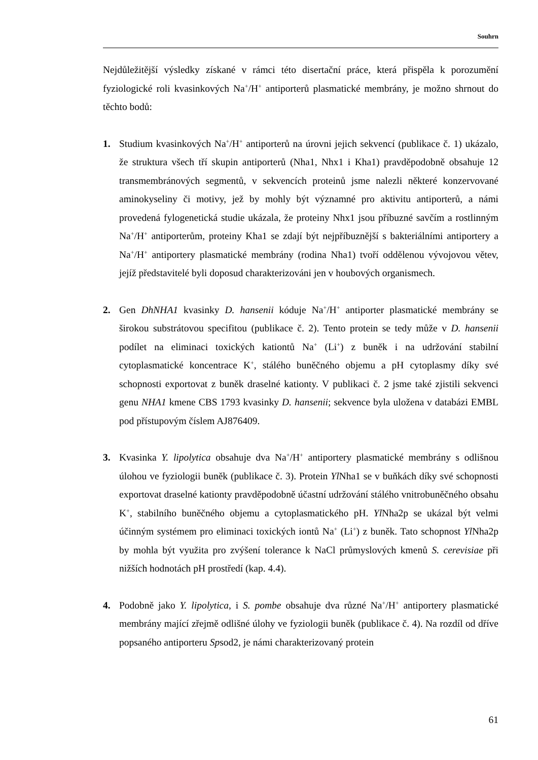Souhrn
Nejdůležitější výsledky získané v rámci této disertační práce, která přispěla k porozumění fyziologické roli kvasinkových Na<sup>+</sup>/H<sup>+</sup> antiporterů plasmatické membrány, je možno shrnout do těchto bodů:
1. Studium kvasinkových Na<sup>+</sup>/H<sup>+</sup> antiporterů na úrovni jejich sekvencí (publikace č. 1) ukázalo, že struktura všech tří skupin antiporterů (Nha1, Nhx1 i Kha1) pravděpodobně obsahuje 12 transmembránových segmentů, v sekvencích proteinů jsme nalezli některé konzervované aminokyseliny či motivy, jež by mohly být významné pro aktivitu antiporterů, a námi provedená fylogenetická studie ukázala, že proteiny Nhx1 jsou příbuzné savčím a rostlinným Na<sup>+</sup>/H<sup>+</sup> antiporterům, proteiny Kha1 se zdají být nejpříbuznější s bakteriálními antiportery a Na<sup>+</sup>/H<sup>+</sup> antiportery plasmatické membrány (rodina Nha1) tvoří oddělenou vývojovou větev, jejíž představitelé byli doposud charakterizováni jen v houbových organismech.
2. Gen DhNHA1 kvasinky D. hansenii kóduje Na<sup>+</sup>/H<sup>+</sup> antiporter plasmatické membrány se širokou substrátovou specifitou (publikace č. 2). Tento protein se tedy může v D. hansenii podílet na eliminaci toxických kationtů Na<sup>+</sup> (Li<sup>+</sup>) z buněk i na udržování stabilní cytoplasmatické koncentrace K<sup>+</sup>, stálého buněčného objemu a pH cytoplasmy díky své schopnosti exportovat z buněk draselné kationty. V publikaci č. 2 jsme také zjistili sekvenci genu NHA1 kmene CBS 1793 kvasinky D. hansenii; sekvence byla uložena v databázi EMBL pod přístupovým číslem AJ876409.
3. Kvasinka Y. lipolytica obsahuje dva Na<sup>+</sup>/H<sup>+</sup> antiportery plasmatické membrány s odlišnou úlohou ve fyziologii buněk (publikace č. 3). Protein Yl Nha1 se v buňkách díky své schopnosti exportovat draselné kationty pravděpodobně účastní udržování stálého vnitrobuněčného obsahu K<sup>+</sup>, stabilního buněčného objemu a cytoplasmatického pH. Yl Nha2p se ukázal být velmi účinným systémem pro eliminaci toxických iontů Na<sup>+</sup> (Li<sup>+</sup>) z buněk. Tato schopnost Yl Nha2p by mohla být využita pro zvýšení tolerance k NaCl průmyslových kmenů S. cerevisiae při nižších hodnotách pH prostředí (kap. 4.4).
4. Podobně jako Y. lipolytica, i S. pombe obsahuje dva různé Na<sup>+</sup>/H<sup>+</sup> antiportery plasmatické membrány mající zřejmě odlišné úlohy ve fyziologii buněk (publikace č. 4). Na rozdíl od dříve popsaného antiporteru Spsod2, je námi charakterizovaný protein
61